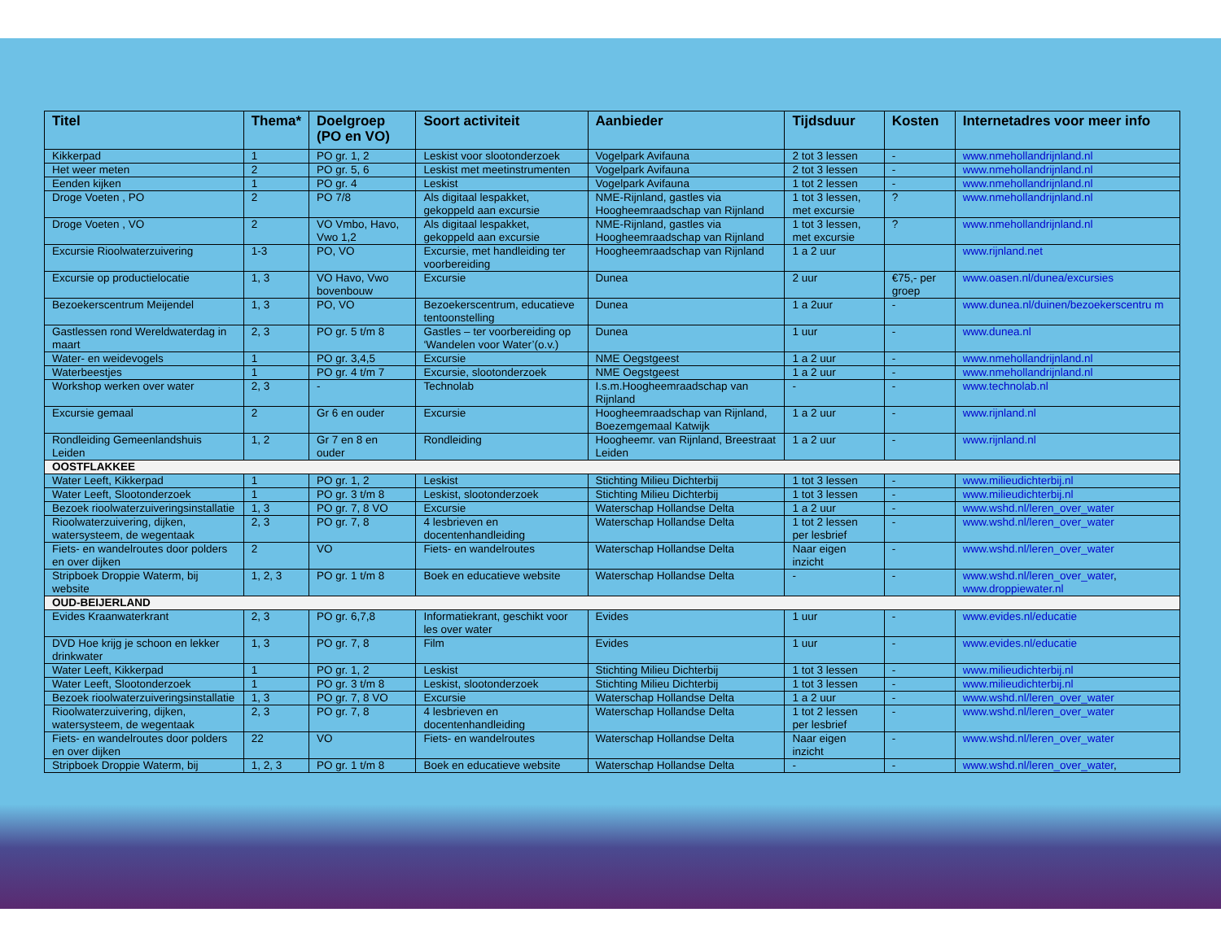| Titel | Thema* | Doelgroep (PO en VO) | Soort activiteit | Aanbieder | Tijdsduur | Kosten | Internetadres voor meer info |
| --- | --- | --- | --- | --- | --- | --- | --- |
| Kikkerpad | 1 | PO gr. 1, 2 | Leskist voor slootonderzoek | Vogelpark Avifauna | 2 tot 3 lessen | - | www.nmehollandrijnland.nl |
| Het weer meten | 2 | PO gr. 5, 6 | Leskist met meetinstrumenten | Vogelpark Avifauna | 2 tot 3 lessen | - | www.nmehollandrijnland.nl |
| Eenden kijken | 1 | PO gr. 4 | Leskist | Vogelpark Avifauna | 1 tot 2 lessen | - | www.nmehollandrijnland.nl |
| Droge Voeten , PO | 2 | PO 7/8 | Als digitaal lespakket, gekoppeld aan excursie | NME-Rijnland, gastles via Hoogheemraadschap van Rijnland | 1 tot 3 lessen, met excursie | ? | www.nmehollandrijnland.nl |
| Droge Voeten , VO | 2 | VO Vmbo, Havo, Vwo 1,2 | Als digitaal lespakket, gekoppeld aan excursie | NME-Rijnland, gastles via Hoogheemraadschap van Rijnland | 1 tot 3 lessen, met excursie | ? | www.nmehollandrijnland.nl |
| Excursie Rioolwaterzuivering | 1-3 | PO, VO | Excursie, met handleiding ter voorbereiding | Hoogheemraadschap van Rijnland | 1 a 2 uur | | www.rijnland.net |
| Excursie op productielocatie | 1, 3 | VO Havo, Vwo bovenbouw | Excursie | Dunea | 2 uur | €75,- per groep | www.oasen.nl/dunea/excursies |
| Bezoekerscentrum Meijendel | 1, 3 | PO, VO | Bezoekerscentrum, educatieve tentoonstelling | Dunea | 1 a 2uur | - | www.dunea.nl/duinen/bezoekerscentru m |
| Gastlessen rond Wereldwaterdag in maart | 2, 3 | PO gr. 5 t/m 8 | Gastles – ter voorbereiding op ‘Wandelen voor Water’(o.v.) | Dunea | 1 uur | - | www.dunea.nl |
| Water- en weidevogels | 1 | PO gr. 3,4,5 | Excursie | NME Oegstgeest | 1 a 2 uur | - | www.nmehollandrijnland.nl |
| Waterbeestjes | 1 | PO gr. 4 t/m 7 | Excursie, slootonderzoek | NME Oegstgeest | 1 a 2 uur | - | www.nmehollandrijnland.nl |
| Workshop werken over water | 2, 3 | - | Technolab | I.s.m.Hoogheemraadschap van Rijnland | - | - | www.technolab.nl |
| Excursie gemaal | 2 | Gr 6 en ouder | Excursie | Hoogheemraadschap van Rijnland, Boezemgemaal Katwijk | 1 a 2 uur | - | www.rijnland.nl |
| Rondleiding Gemeenlandshuis Leiden | 1, 2 | Gr 7 en 8 en ouder | Rondleiding | Hoogheemr. van Rijnland, Breestraat Leiden | 1 a 2 uur | - | www.rijnland.nl |
| OOSTFLAKKEE | | | | | | | |
| Water Leeft, Kikkerpad | 1 | PO gr. 1, 2 | Leskist | Stichting Milieu Dichterbij | 1 tot 3 lessen | - | www.milieudichterbij.nl |
| Water Leeft, Slootonderzoek | 1 | PO gr. 3 t/m 8 | Leskist, slootonderzoek | Stichting Milieu Dichterbij | 1 tot 3 lessen | - | www.milieudichterbij.nl |
| Bezoek rioolwaterzuiveringsinstallatie | 1, 3 | PO gr. 7, 8 VO | Excursie | Waterschap Hollandse Delta | 1 a 2 uur | - | www.wshd.nl/leren_over_water |
| Rioolwaterzuivering, dijken, watersysteem, de wegentaak | 2, 3 | PO gr. 7, 8 | 4 lesbrieven en docentenhandleiding | Waterschap Hollandse Delta | 1 tot 2 lessen per lesbrief | - | www.wshd.nl/leren_over_water |
| Fiets- en wandelroutes door polders en over dijken | 2 | VO | Fiets- en wandelroutes | Waterschap Hollandse Delta | Naar eigen inzicht | - | www.wshd.nl/leren_over_water |
| Stripboek Droppie Waterm, bij website | 1, 2, 3 | PO gr. 1 t/m 8 | Boek en educatieve website | Waterschap Hollandse Delta | - | - | www.wshd.nl/leren_over_water , www.droppiewater.nl |
| OUD-BEIJERLAND | | | | | | | |
| Evides Kraanwaterkrant | 2, 3 | PO gr. 6,7,8 | Informatiekrant, geschikt voor les over water | Evides | 1 uur | - | www.evides.nl/educatie |
| DVD Hoe krijg je schoon en lekker drinkwater | 1, 3 | PO gr. 7, 8 | Film | Evides | 1 uur | - | www.evides.nl/educatie |
| Water Leeft, Kikkerpad | 1 | PO gr. 1, 2 | Leskist | Stichting Milieu Dichterbij | 1 tot 3 lessen | - | www.milieudichterbij.nl |
| Water Leeft, Slootonderzoek | 1 | PO gr. 3 t/m 8 | Leskist, slootonderzoek | Stichting Milieu Dichterbij | 1 tot 3 lessen | - | www.milieudichterbij.nl |
| Bezoek rioolwaterzuiveringsinstallatie | 1, 3 | PO gr. 7, 8 VO | Excursie | Waterschap Hollandse Delta | 1 a 2 uur | - | www.wshd.nl/leren_over_water |
| Rioolwaterzuivering, dijken, watersysteem, de wegentaak | 2, 3 | PO gr. 7, 8 | 4 lesbrieven en docentenhandleiding | Waterschap Hollandse Delta | 1 tot 2 lessen per lesbrief | - | www.wshd.nl/leren_over_water |
| Fiets- en wandelroutes door polders en over dijken | 22 | VO | Fiets- en wandelroutes | Waterschap Hollandse Delta | Naar eigen inzicht | - | www.wshd.nl/leren_over_water |
| Stripboek Droppie Waterm, bij | 1, 2, 3 | PO gr. 1 t/m 8 | Boek en educatieve website | Waterschap Hollandse Delta | - | - | www.wshd.nl/leren_over_water , |